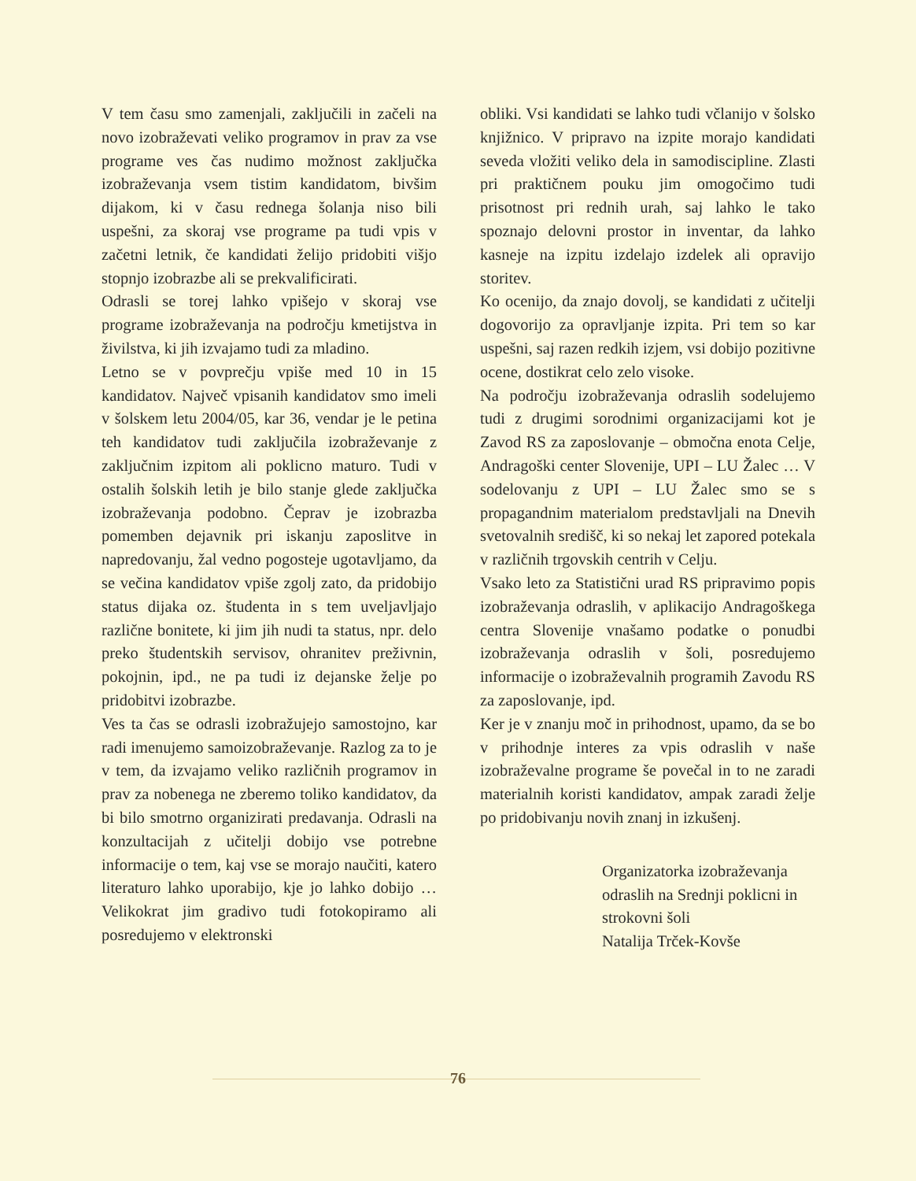V tem času smo zamenjali, zaključili in začeli na novo izobraževati veliko programov in prav za vse programe ves čas nudimo možnost zaključka izobraževanja vsem tistim kandidatom, bivšim dijakom, ki v času rednega šolanja niso bili uspešni, za skoraj vse programe pa tudi vpis v začetni letnik, če kandidati želijo pridobiti višjo stopnjo izobrazbe ali se prekvalificirati.
Odrasli se torej lahko vpišejo v skoraj vse programe izobraževanja na področju kmetijstva in živilstva, ki jih izvajamo tudi za mladino.
Letno se v povprečju vpiše med 10 in 15 kandidatov. Največ vpisanih kandidatov smo imeli v šolskem letu 2004/05, kar 36, vendar je le petina teh kandidatov tudi zaključila izobraževanje z zaključnim izpitom ali poklicno maturo. Tudi v ostalih šolskih letih je bilo stanje glede zaključka izobraževanja podobno. Čeprav je izobrazba pomemben dejavnik pri iskanju zaposlitve in napredovanju, žal vedno pogosteje ugotavljamo, da se večina kandidatov vpiše zgolj zato, da pridobijo status dijaka oz. študenta in s tem uveljavljajo različne bonitete, ki jim jih nudi ta status, npr. delo preko študentskih servisov, ohranitev preživnin, pokojnin, ipd., ne pa tudi iz dejanske želje po pridobitvi izobrazbe.
Ves ta čas se odrasli izobražujejo samostojno, kar radi imenujemo samoizobraževanje. Razlog za to je v tem, da izvajamo veliko različnih programov in prav za nobenega ne zberemo toliko kandidatov, da bi bilo smotrno organizirati predavanja. Odrasli na konzultacijah z učitelji dobijo vse potrebne informacije o tem, kaj vse se morajo naučiti, katero literaturo lahko uporabijo, kje jo lahko dobijo … Velikokrat jim gradivo tudi fotokopiramo ali posredujemo v elektronski
obliki. Vsi kandidati se lahko tudi včlanijo v šolsko knjižnico. V pripravo na izpite morajo kandidati seveda vložiti veliko dela in samodiscipline. Zlasti pri praktičnem pouku jim omogočimo tudi prisotnost pri rednih urah, saj lahko le tako spoznajo delovni prostor in inventar, da lahko kasneje na izpitu izdelajo izdelek ali opravijo storitev.
Ko ocenijo, da znajo dovolj, se kandidati z učitelji dogovorijo za opravljanje izpita. Pri tem so kar uspešni, saj razen redkih izjem, vsi dobijo pozitivne ocene, dostikrat celo zelo visoke.
Na področju izobraževanja odraslih sodelujemo tudi z drugimi sorodnimi organizacijami kot je Zavod RS za zaposlovanje – območna enota Celje, Andragoški center Slovenije, UPI – LU Žalec … V sodelovanju z UPI – LU Žalec smo se s propagandnim materialom predstavljali na Dnevih svetovalnih središč, ki so nekaj let zapored potekala v različnih trgovskih centrih v Celju.
Vsako leto za Statistični urad RS pripravimo popis izobraževanja odraslih, v aplikacijo Andragoškega centra Slovenije vnašamo podatke o ponudbi izobraževanja odraslih v šoli, posredujemo informacije o izobraževalnih programih Zavodu RS za zaposlovanje, ipd.
Ker je v znanju moč in prihodnost, upamo, da se bo v prihodnje interes za vpis odraslih v naše izobraževalne programe še povečal in to ne zaradi materialnih koristi kandidatov, ampak zaradi želje po pridobivanju novih znanj in izkušenj.
Organizatorka izobraževanja odraslih na Srednji poklicni in strokovni šoli
Natalija Trček-Kovše
76